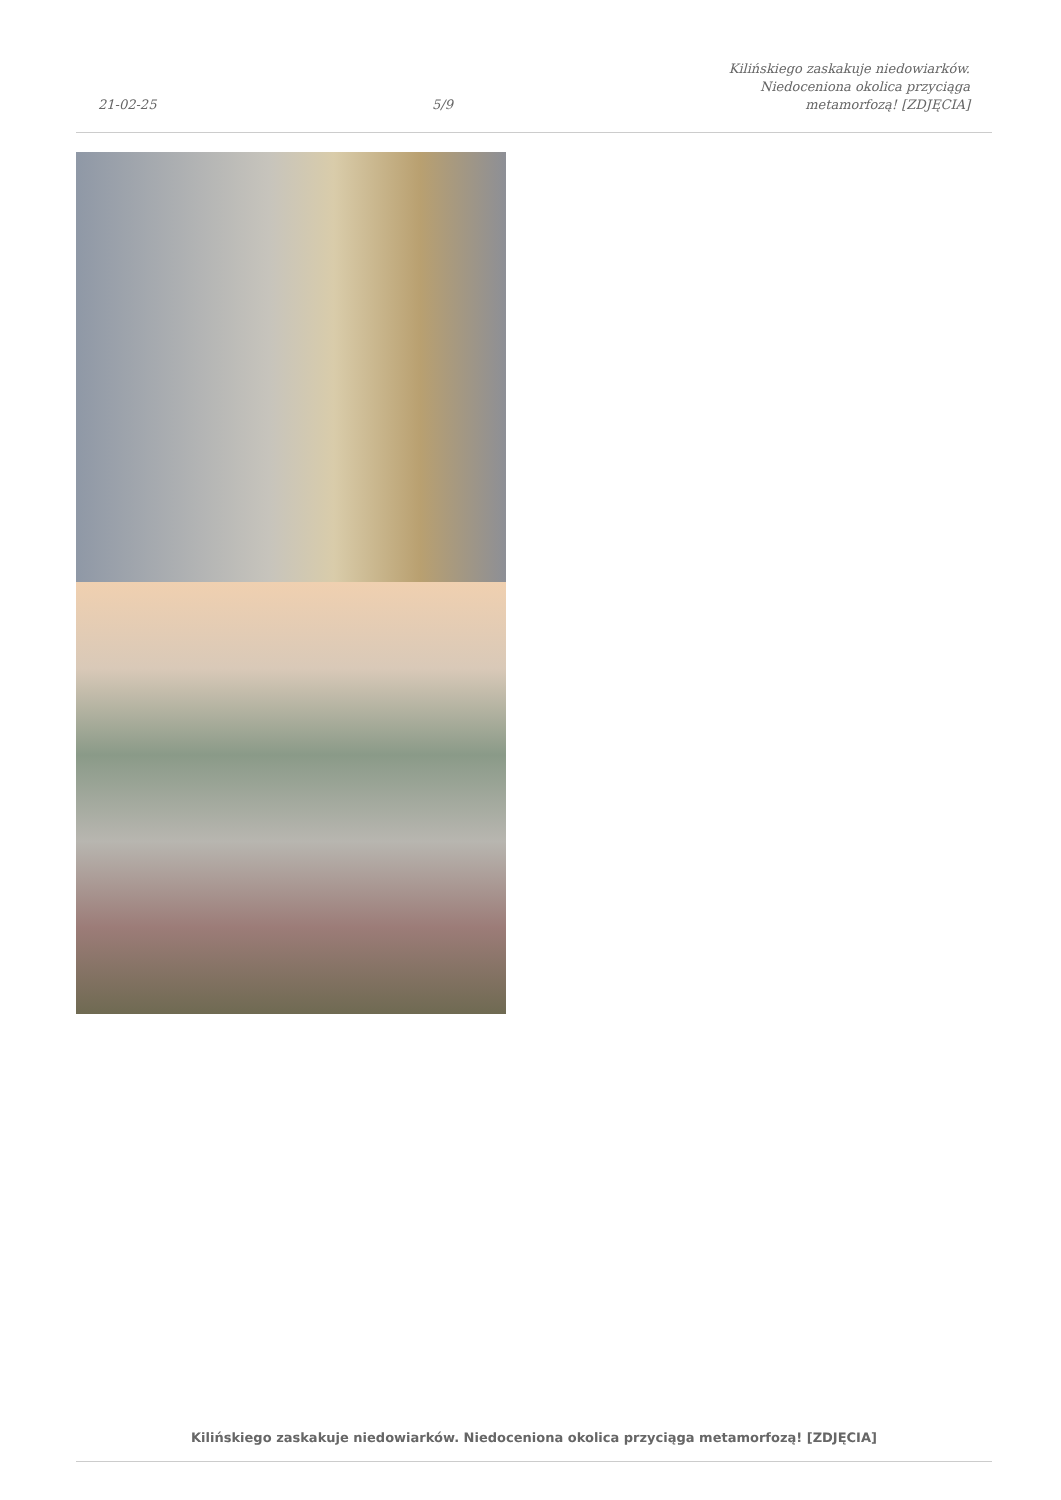21-02-25 5/9 Kilińskiego zaskakuje niedowiarków.
Niedoceniona okolica przyciąga
metamorfozą! [ZDJĘCIA]
Kilińskiego zaskakuje niedowiarków. Niedoceniona okolica przyciąga metamorfozą! [ZDJĘCIA]